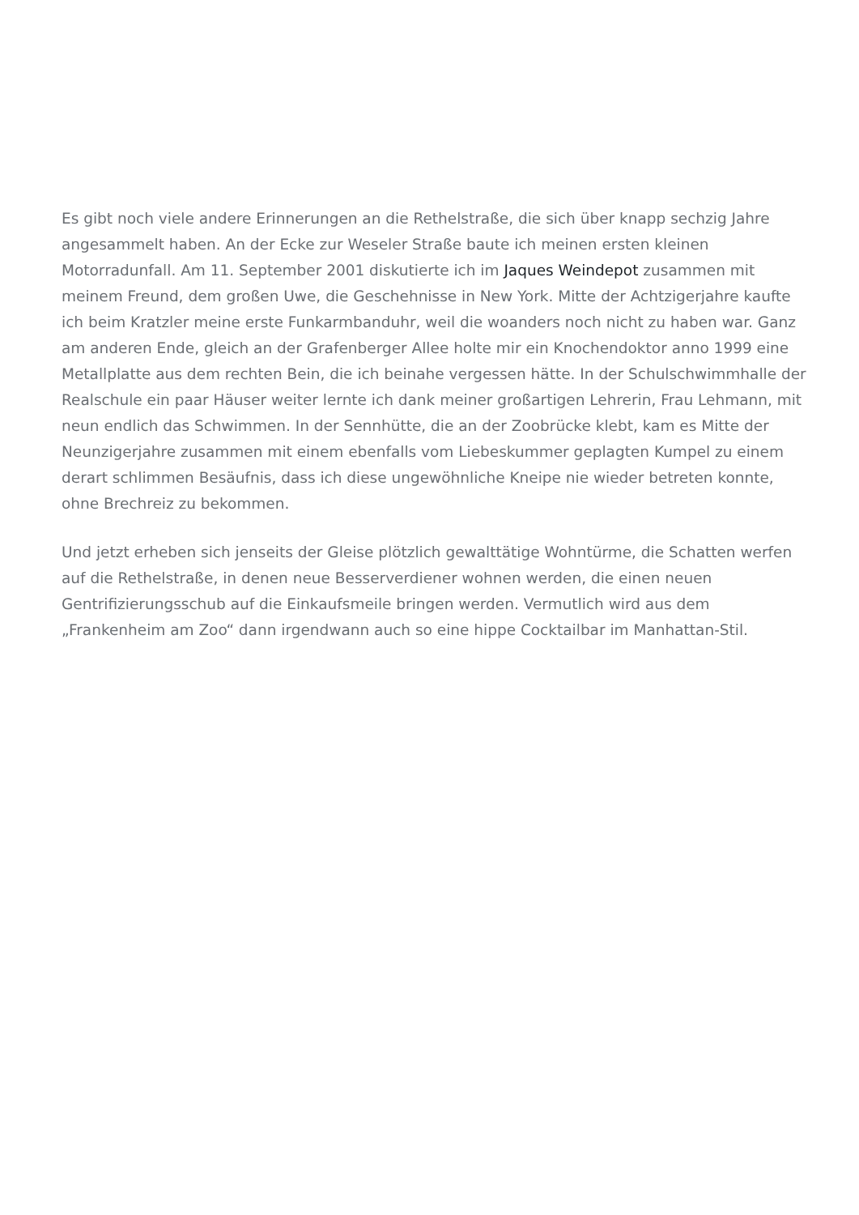Es gibt noch viele andere Erinnerungen an die Rethelstraße, die sich über knapp sechzig Jahre angesammelt haben. An der Ecke zur Weseler Straße baute ich meinen ersten kleinen Motorradunfall. Am 11. September 2001 diskutierte ich im Jaques Weindepot zusammen mit meinem Freund, dem großen Uwe, die Geschehnisse in New York. Mitte der Achtzigerjahre kaufte ich beim Kratzler meine erste Funkarmbanduhr, weil die woanders noch nicht zu haben war. Ganz am anderen Ende, gleich an der Grafenberger Allee holte mir ein Knochendoktor anno 1999 eine Metallplatte aus dem rechten Bein, die ich beinahe vergessen hätte. In der Schulschwimmhalle der Realschule ein paar Häuser weiter lernte ich dank meiner großartigen Lehrerin, Frau Lehmann, mit neun endlich das Schwimmen. In der Sennhütte, die an der Zoobrücke klebt, kam es Mitte der Neunzigerjahre zusammen mit einem ebenfalls vom Liebeskummer geplagten Kumpel zu einem derart schlimmen Besäufnis, dass ich diese ungewöhnliche Kneipe nie wieder betreten konnte, ohne Brechreiz zu bekommen.
Und jetzt erheben sich jenseits der Gleise plötzlich gewalttätige Wohntürme, die Schatten werfen auf die Rethelstraße, in denen neue Besserverdiener wohnen werden, die einen neuen Gentrifizierungsschub auf die Einkaufsmeile bringen werden. Vermutlich wird aus dem „Frankenheim am Zoo“ dann irgendwann auch so eine hippe Cocktailbar im Manhattan-Stil.